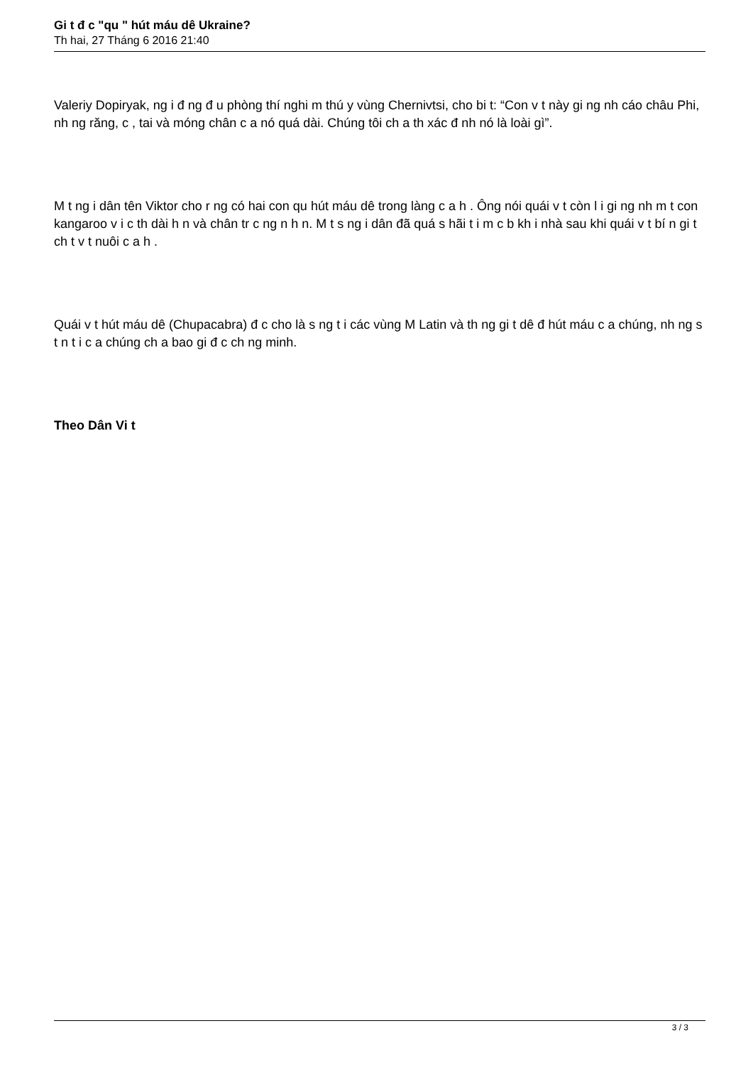Gi t đ c "qu " hút máu dê Ukraine?
Th hai, 27 Tháng 6 2016 21:40
Valeriy Dopiryak, ng i đ ng đ u phòng thí nghi m thú y vùng Chernivtsi, cho bi t: “Con v t này gi ng nh cáo châu Phi, nh ng răng, c , tai và móng chân c a nó quá dài. Chúng tôi ch a th xác đ nh nó là loài gì”.
M t ng i dân tên Viktor cho r ng có hai con qu hút máu dê trong làng c a h . Ông nói quái v t còn l i gi ng nh m t con kangaroo v i c th dài h n và chân tr c ng n h n. M t s ng i dân đã quá s hãi t i m c b kh i nhà sau khi quái v t bí n gi t ch t v t nuôi c a h .
Quái v t hút máu dê (Chupacabra) đ c cho là s ng t i các vùng M Latin và th ng gi t dê đ hút máu c a chúng, nh ng s t n t i c a chúng ch a bao gi đ c ch ng minh.
Theo Dân Vi t
3 / 3